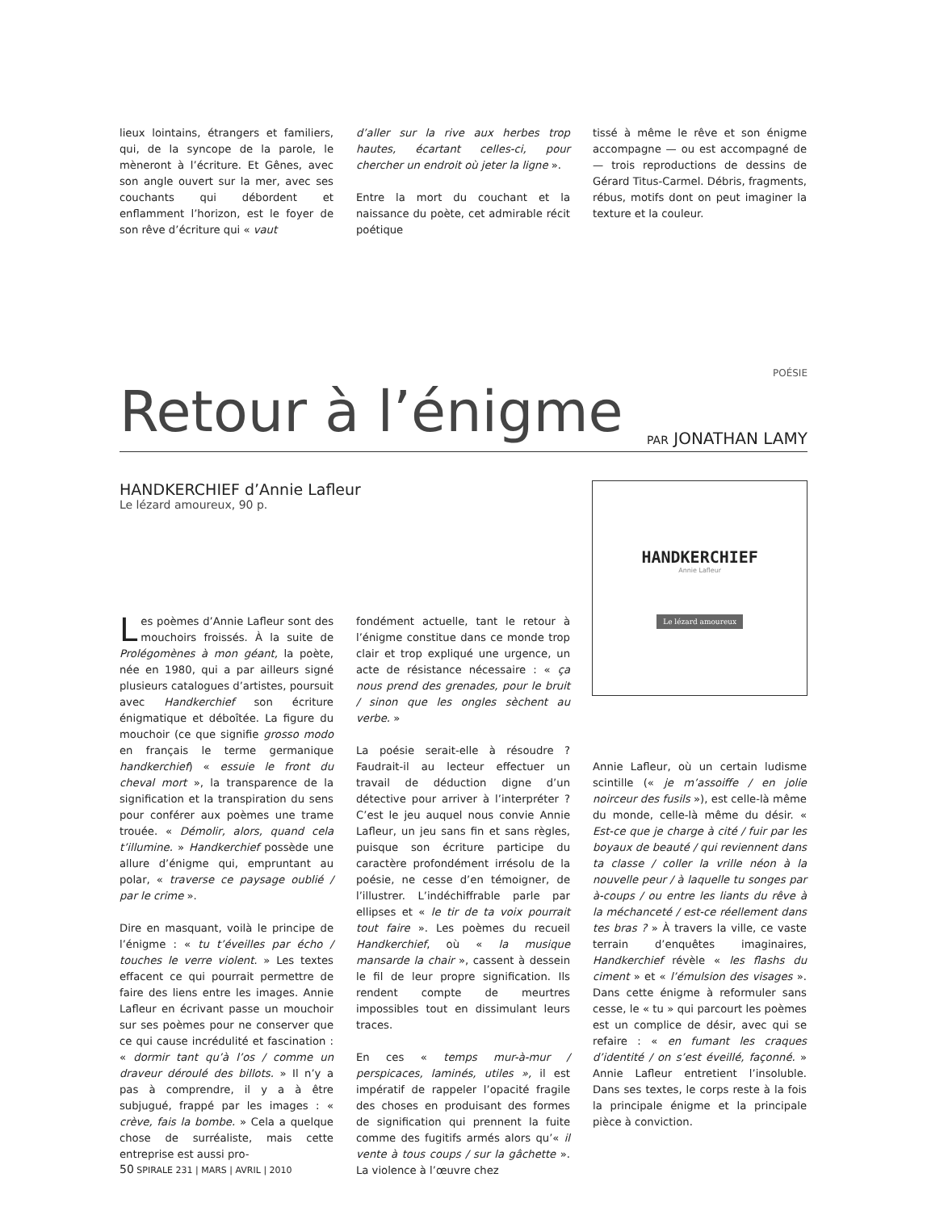lieux lointains, étrangers et familiers, qui, de la syncope de la parole, le mèneront à l’écriture. Et Gênes, avec son angle ouvert sur la mer, avec ses couchants qui débordent et enflamment l’horizon, est le foyer de son rêve d’écriture qui « vaut
d’aller sur la rive aux herbes trop hautes, écartant celles-ci, pour chercher un endroit où jeter la ligne ».
Entre la mort du couchant et la naissance du poète, cet admirable récit poétique
tissé à même le rêve et son énigme accompagne — ou est accompagné de — trois reproductions de dessins de Gérard Titus-Carmel. Débris, fragments, rébus, motifs dont on peut imaginer la texture et la couleur.
POÉSIE
Retour à l’énigme
PAR JONATHAN LAMY
HANDKERCHIEF d’Annie Lafleur
Le lézard amoureux, 90 p.
HANDKERCHIEF
Annie Lafleur
Le lézard amoureux
Les poèmes d’Annie Lafleur sont des mouchoirs froissés. À la suite de Prolégomènes à mon géant, la poète, née en 1980, qui a par ailleurs signé plusieurs catalogues d’artistes, poursuit avec Handkerchief son écriture énigmatique et déboîtée. La figure du mouchoir (ce que signifie grosso modo en français le terme germanique handkerchief) « essuie le front du cheval mort », la transparence de la signification et la transpiration du sens pour conférer aux poèmes une trame trouée. « Démolir, alors, quand cela t’illumine. » Handkerchief possède une allure d’énigme qui, empruntant au polar, « traverse ce paysage oublié / par le crime ».
Dire en masquant, voilà le principe de l’énigme : « tu t’éveilles par écho / touches le verre violent. » Les textes effacent ce qui pourrait permettre de faire des liens entre les images. Annie Lafleur en écrivant passe un mouchoir sur ses poèmes pour ne conserver que ce qui cause incrédulité et fascination : « dormir tant qu’à l’os / comme un draveur déroulé des billots. » Il n’y a pas à comprendre, il y a à être subjugué, frappé par les images : « crève, fais la bombe. » Cela a quelque chose de surréaliste, mais cette entreprise est aussi pro-
fondément actuelle, tant le retour à l’énigme constitue dans ce monde trop clair et trop expliqué une urgence, un acte de résistance nécessaire : « ça nous prend des grenades, pour le bruit / sinon que les ongles sèchent au verbe. »
La poésie serait-elle à résoudre ? Faudrait-il au lecteur effectuer un travail de déduction digne d’un détective pour arriver à l’interpréter ? C’est le jeu auquel nous convie Annie Lafleur, un jeu sans fin et sans règles, puisque son écriture participe du caractère profondément irrésolu de la poésie, ne cesse d’en témoigner, de l’illustrer. L’indéchiffrable parle par ellipses et « le tir de ta voix pourrait tout faire ». Les poèmes du recueil Handkerchief, où « la musique mansarde la chair », cassent à dessein le fil de leur propre signification. Ils rendent compte de meurtres impossibles tout en dissimulant leurs traces.
En ces « temps mur-à-mur / perspicaces, laminés, utiles », il est impératif de rappeler l’opacité fragile des choses en produisant des formes de signification qui prennent la fuite comme des fugitifs armés alors qu’« il vente à tous coups / sur la gâchette ». La violence à l’œuvre chez
Annie Lafleur, où un certain ludisme scintille (« je m’assoiffe / en jolie noirceur des fusils »), est celle-là même du monde, celle-là même du désir. « Est-ce que je charge à cité / fuir par les boyaux de beauté / qui reviennent dans ta classe / coller la vrille néon à la nouvelle peur / à laquelle tu songes par à-coups / ou entre les liants du rêve à la méchanceté / est-ce réellement dans tes bras ? » À travers la ville, ce vaste terrain d’enquêtes imaginaires, Handkerchief révèle « les flashs du ciment » et « l’émulsion des visages ». Dans cette énigme à reformuler sans cesse, le « tu » qui parcourt les poèmes est un complice de désir, avec qui se refaire : « en fumant les craques d’identité / on s’est éveillé, façonné. » Annie Lafleur entretient l’insoluble. Dans ses textes, le corps reste à la fois la principale énigme et la principale pièce à conviction.
50 SPIRALE 231 | MARS | AVRIL | 2010